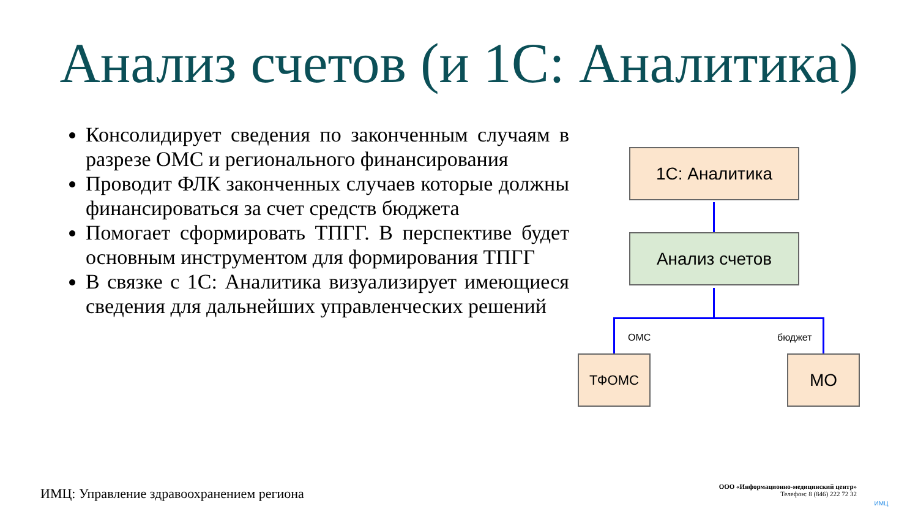Анализ счетов (и 1С: Аналитика)
Консолидирует сведения по законченным случаям в разрезе ОМС и регионального финансирования
Проводит ФЛК законченных случаев которые должны финансироваться за счет средств бюджета
Помогает сформировать ТПГГ. В перспективе будет основным инструментом для формирования ТПГГ
В связке с 1С: Аналитика визуализирует имеющиеся сведения для дальнейших управленческих решений
1С: Аналитика
Анализ счетов
ОМС бюджет
ТФОМС МО
ИМЦ: Управление здравоохранением региона
ООО «Информационно-медицинский центр»
Телефон: 8 (846) 222 72 32
ИМЦ